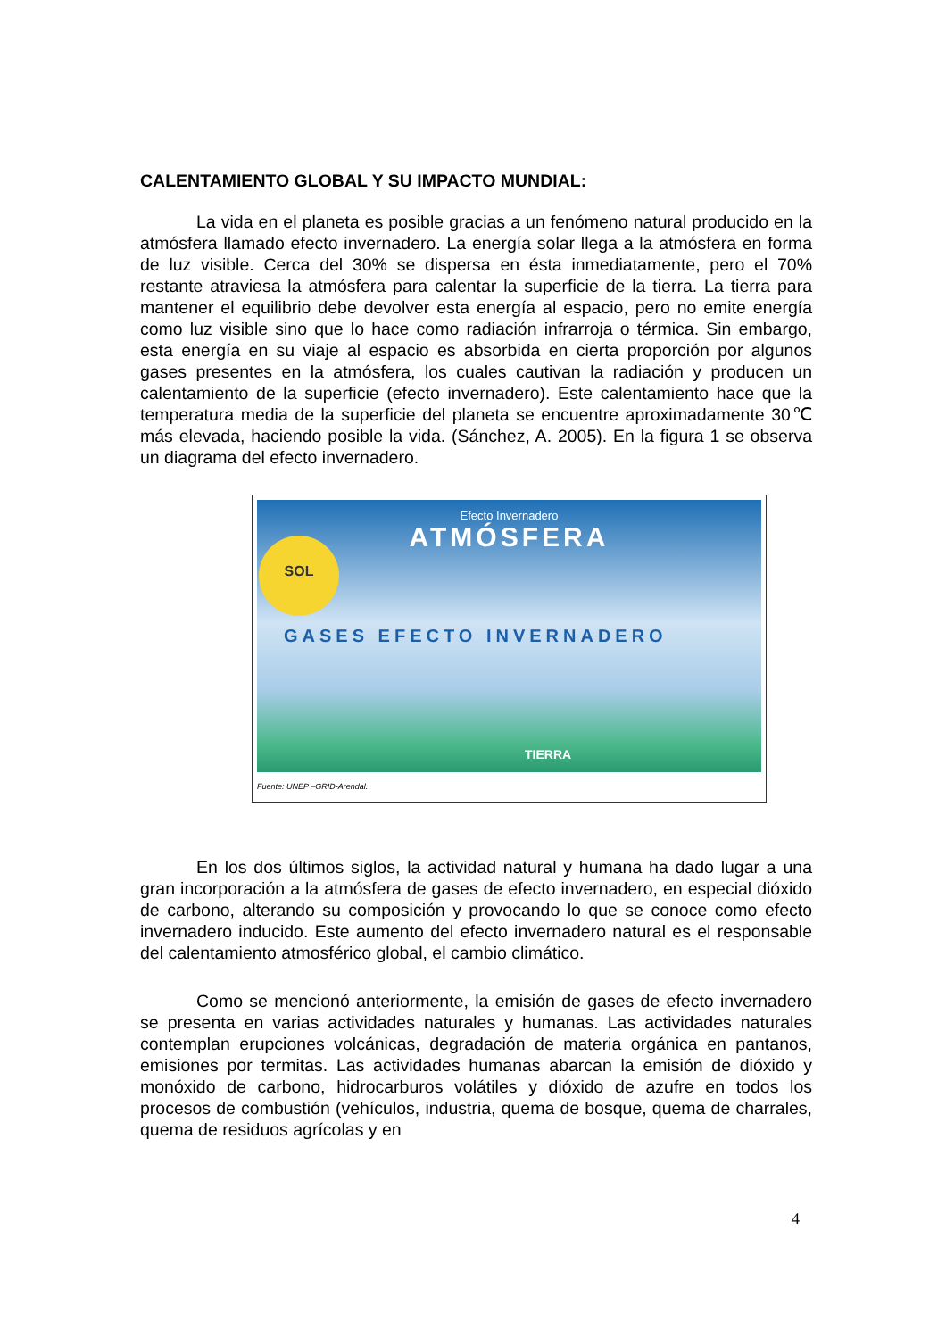CALENTAMIENTO GLOBAL Y SU IMPACTO MUNDIAL:
La vida en el planeta es posible gracias a un fenómeno natural producido en la atmósfera llamado efecto invernadero. La energía solar llega a la atmósfera en forma de luz visible. Cerca del 30% se dispersa en ésta inmediatamente, pero el 70% restante atraviesa la atmósfera para calentar la superficie de la tierra. La tierra para mantener el equilibrio debe devolver esta energía al espacio, pero no emite energía como luz visible sino que lo hace como radiación infrarroja o térmica. Sin embargo, esta energía en su viaje al espacio es absorbida en cierta proporción por algunos gases presentes en la atmósfera, los cuales cautivan la radiación y producen un calentamiento de la superficie (efecto invernadero). Este calentamiento hace que la temperatura media de la superficie del planeta se encuentre aproximadamente 30℃ más elevada, haciendo posible la vida. (Sánchez, A. 2005). En la figura 1 se observa un diagrama del efecto invernadero.
Efecto Invernadero
ATMÓSFERA
SOL
GASES EFECTO INVERNADERO
TIERRA
Fuente: UNEP –GRID-Arendal.
En los dos últimos siglos, la actividad natural y humana ha dado lugar a una gran incorporación a la atmósfera de gases de efecto invernadero, en especial dióxido de carbono, alterando su composición y provocando lo que se conoce como efecto invernadero inducido. Este aumento del efecto invernadero natural es el responsable del calentamiento atmosférico global, el cambio climático.
Como se mencionó anteriormente, la emisión de gases de efecto invernadero se presenta en varias actividades naturales y humanas. Las actividades naturales contemplan erupciones volcánicas, degradación de materia orgánica en pantanos, emisiones por termitas. Las actividades humanas abarcan la emisión de dióxido y monóxido de carbono, hidrocarburos volátiles y dióxido de azufre en todos los procesos de combustión (vehículos, industria, quema de bosque, quema de charrales, quema de residuos agrícolas y en
4